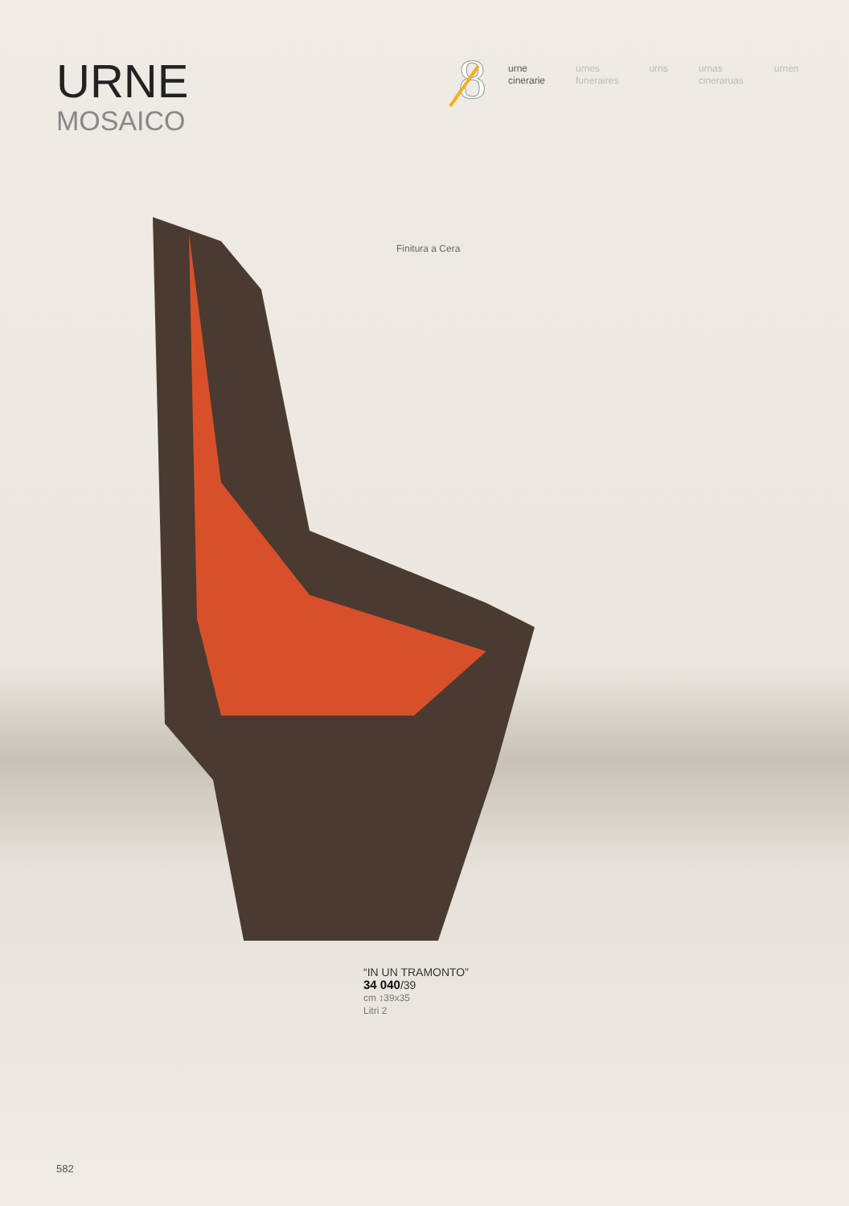URNE
MOSAICO
8
urne
cinerarie
urnes
funeraires
urns urnas
cineraruas
urnen
Finitura a Cera
“IN UN TRAMONTO”
34 040/39
cm ↕39x35
Litri 2
582